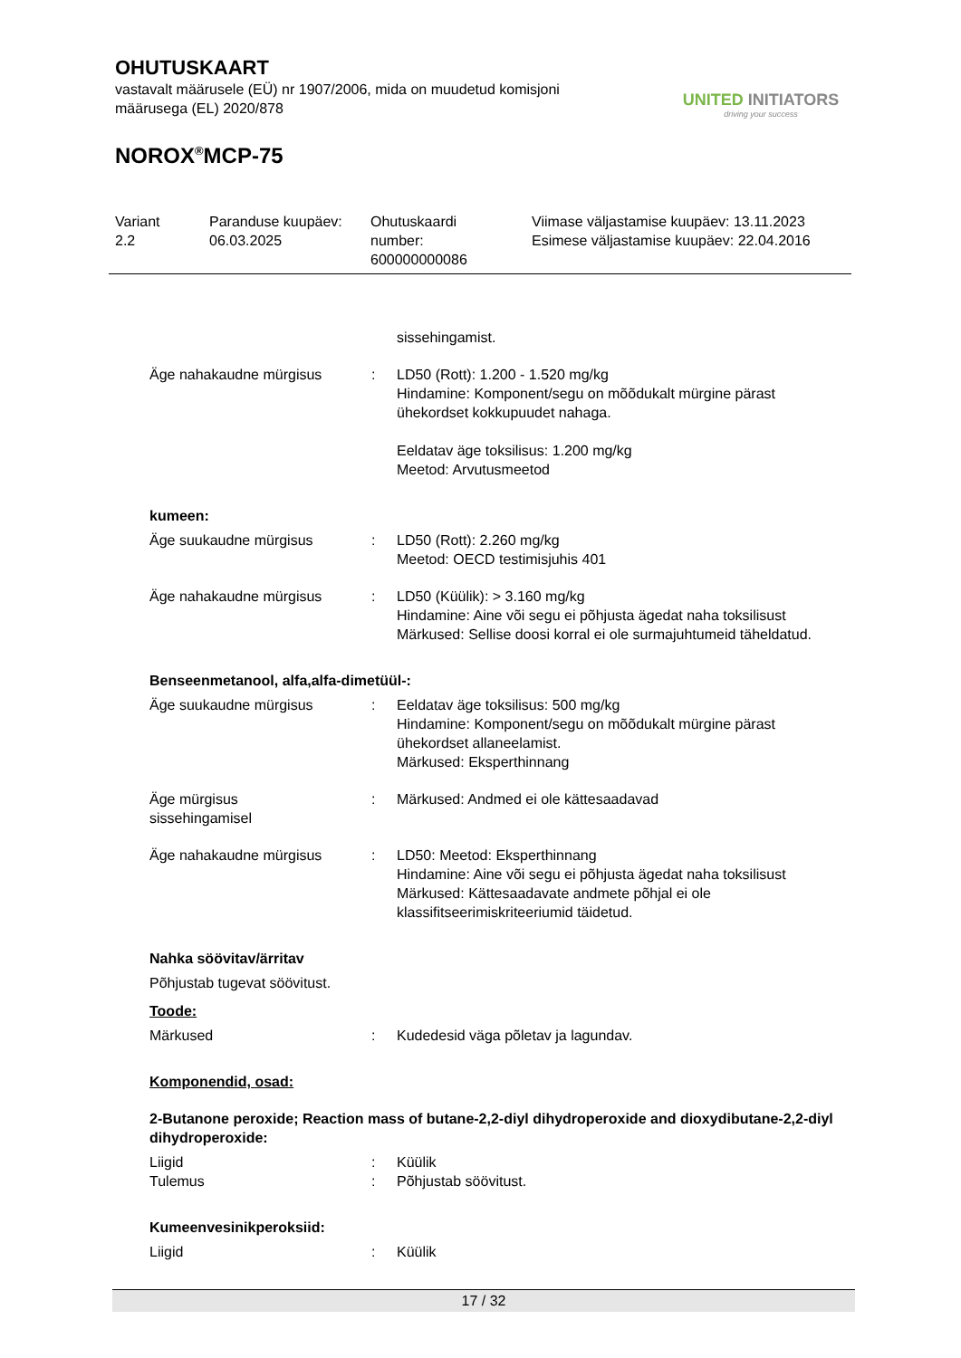OHUTUSKAART
vastavalt määrusele (EÜ) nr 1907/2006, mida on muudetud komisjoni määrusega (EL) 2020/878
NOROX<sup>®</sup>MCP-75
UNITED INITIATORS
driving your success
Variant
2.2
Paranduse kuupäev:
06.03.2025
Ohutuskaardi
number:
600000000086
Viimase väljastamise kuupäev: 13.11.2023
Esimese väljastamise kuupäev: 22.04.2016
sissehingamist.
Äge nahakaudne mürgisus : LD50 (Rott): 1.200 - 1.520 mg/kg
Hindamine: Komponent/segu on mõõdukalt mürgine pärast ühekordset kokkupuudet nahaga.
Eeldatav äge toksilisus: 1.200 mg/kg
Meetod: Arvutusmeetod
kumeen:
Äge suukaudne mürgisus : LD50 (Rott): 2.260 mg/kg
Meetod: OECD testimisjuhis 401
Äge nahakaudne mürgisus : LD50 (Küülik): > 3.160 mg/kg
Hindamine: Aine või segu ei põhjusta ägedat naha toksilisust
Märkused: Sellise doosi korral ei ole surmajuhtumeid täheldatud.
Benseenmetanool, alfa,alfa-dimetüül-:
Äge suukaudne mürgisus : Eeldatav äge toksilisus: 500 mg/kg
Hindamine: Komponent/segu on mõõdukalt mürgine pärast ühekordset allaneelamist.
Märkused: Eksperthinnang
Äge mürgisus
sissehingamisel
: Märkused: Andmed ei ole kättesaadavad
Äge nahakaudne mürgisus : LD50: Meetod: Eksperthinnang
Hindamine: Aine või segu ei põhjusta ägedat naha toksilisust
Märkused: Kättesaadavate andmete põhjal ei ole klassifitseerimiskriteeriumid täidetud.
Nahka söövitav/ärritav
Põhjustab tugevat söövitust.
Toode:
Märkused : Kudedesid väga põletav ja lagundav.
Komponendid, osad:
2-Butanone peroxide; Reaction mass of butane-2,2-diyl dihydroperoxide and dioxydibutane-2,2-diyl dihydroperoxide:
Liigid
Tulemus
:
:
Küülik
Põhjustab söövitust.
Kumeenvesinikperoksiid:
Liigid : Küülik
17 / 32